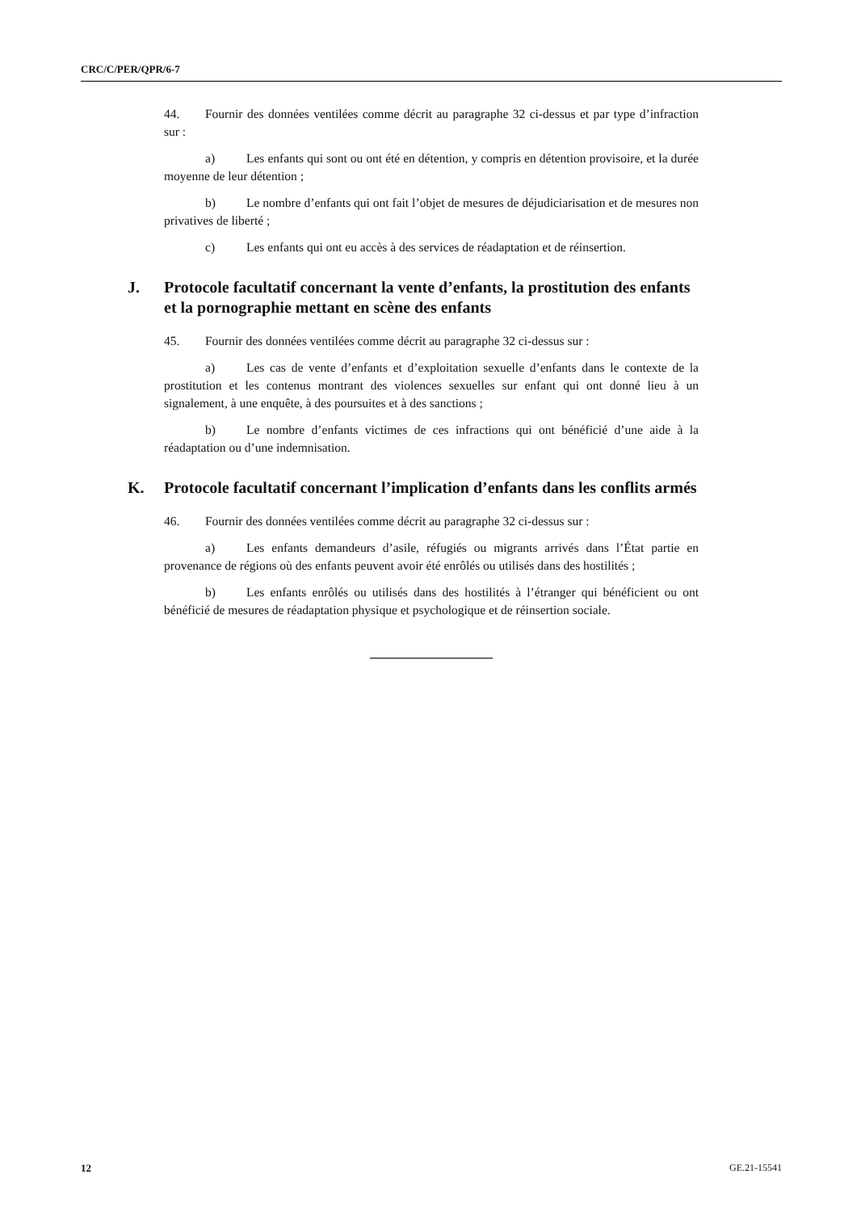CRC/C/PER/QPR/6-7
44. Fournir des données ventilées comme décrit au paragraphe 32 ci-dessus et par type d’infraction sur :
a) Les enfants qui sont ou ont été en détention, y compris en détention provisoire, et la durée moyenne de leur détention ;
b) Le nombre d’enfants qui ont fait l’objet de mesures de déjudiciarisation et de mesures non privatives de liberté ;
c) Les enfants qui ont eu accès à des services de réadaptation et de réinsertion.
J. Protocole facultatif concernant la vente d’enfants, la prostitution des enfants et la pornographie mettant en scène des enfants
45. Fournir des données ventilées comme décrit au paragraphe 32 ci-dessus sur :
a) Les cas de vente d’enfants et d’exploitation sexuelle d’enfants dans le contexte de la prostitution et les contenus montrant des violences sexuelles sur enfant qui ont donné lieu à un signalement, à une enquête, à des poursuites et à des sanctions ;
b) Le nombre d’enfants victimes de ces infractions qui ont bénéficié d’une aide à la réadaptation ou d’une indemnisation.
K. Protocole facultatif concernant l’implication d’enfants dans les conflits armés
46. Fournir des données ventilées comme décrit au paragraphe 32 ci-dessus sur :
a) Les enfants demandeurs d’asile, réfugiés ou migrants arrivés dans l’État partie en provenance de régions où des enfants peuvent avoir été enrôlés ou utilisés dans des hostilités ;
b) Les enfants enrôlés ou utilisés dans des hostilités à l’étranger qui bénéficient ou ont bénéficié de mesures de réadaptation physique et psychologique et de réinsertion sociale.
12 GE.21-15541